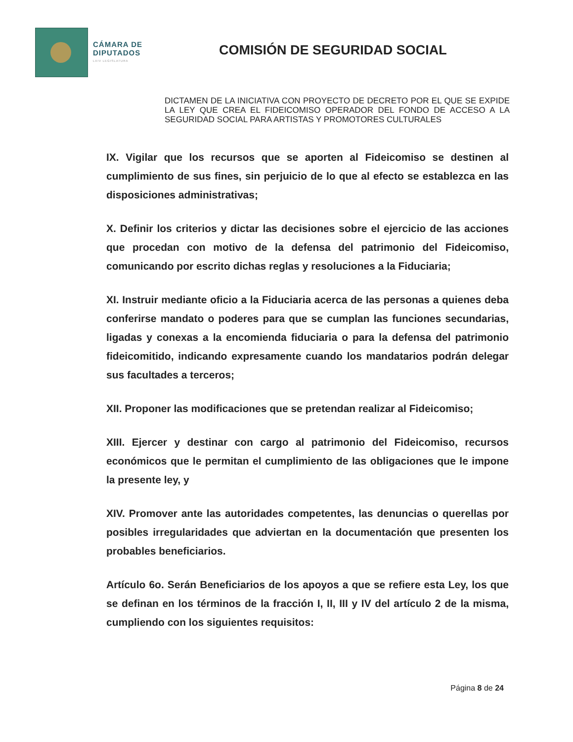CÁMARA DE
DIPUTADOS
LXIV LEGISLATURA
COMISIÓN DE SEGURIDAD SOCIAL
DICTAMEN DE LA INICIATIVA CON PROYECTO DE DECRETO POR EL QUE SE EXPIDE LA LEY QUE CREA EL FIDEICOMISO OPERADOR DEL FONDO DE ACCESO A LA SEGURIDAD SOCIAL PARA ARTISTAS Y PROMOTORES CULTURALES
IX. Vigilar que los recursos que se aporten al Fideicomiso se destinen al cumplimiento de sus fines, sin perjuicio de lo que al efecto se establezca en las disposiciones administrativas;
X. Definir los criterios y dictar las decisiones sobre el ejercicio de las acciones que procedan con motivo de la defensa del patrimonio del Fideicomiso, comunicando por escrito dichas reglas y resoluciones a la Fiduciaria;
XI. Instruir mediante oficio a la Fiduciaria acerca de las personas a quienes deba conferirse mandato o poderes para que se cumplan las funciones secundarias, ligadas y conexas a la encomienda fiduciaria o para la defensa del patrimonio fideicomitido, indicando expresamente cuando los mandatarios podrán delegar sus facultades a terceros;
XII. Proponer las modificaciones que se pretendan realizar al Fideicomiso;
XIII. Ejercer y destinar con cargo al patrimonio del Fideicomiso, recursos económicos que le permitan el cumplimiento de las obligaciones que le impone la presente ley, y
XIV. Promover ante las autoridades competentes, las denuncias o querellas por posibles irregularidades que adviertan en la documentación que presenten los probables beneficiarios.
Artículo 6o. Serán Beneficiarios de los apoyos a que se refiere esta Ley, los que se definan en los términos de la fracción I, II, III y IV del artículo 2 de la misma, cumpliendo con los siguientes requisitos:
Página 8 de 24